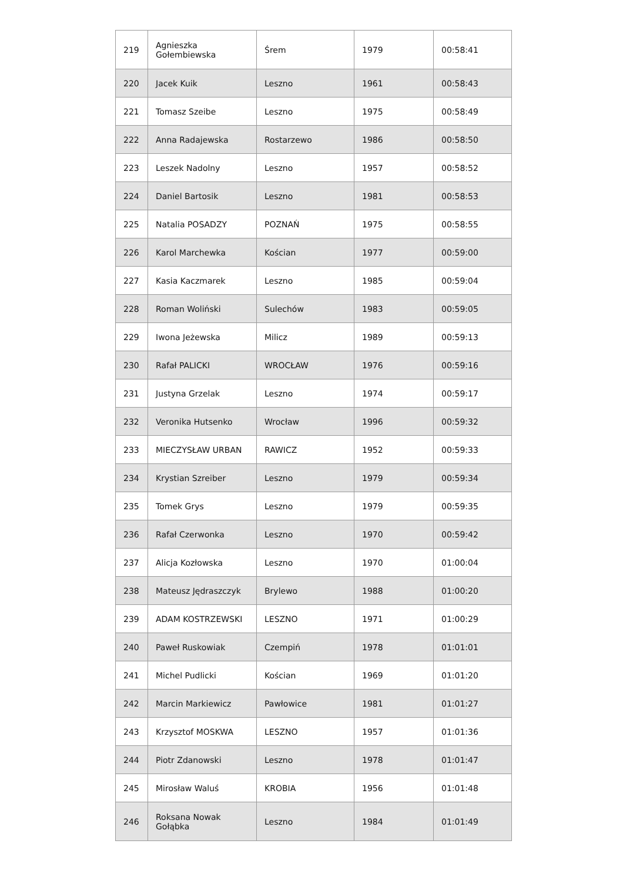| 219 | Agnieszka Gołembiewska | Śrem | 1979 | 00:58:41 |
| 220 | Jacek Kuik | Leszno | 1961 | 00:58:43 |
| 221 | Tomasz Szeibe | Leszno | 1975 | 00:58:49 |
| 222 | Anna Radajewska | Rostarzewo | 1986 | 00:58:50 |
| 223 | Leszek Nadolny | Leszno | 1957 | 00:58:52 |
| 224 | Daniel Bartosik | Leszno | 1981 | 00:58:53 |
| 225 | Natalia POSADZY | POZNAŃ | 1975 | 00:58:55 |
| 226 | Karol Marchewka | Kościan | 1977 | 00:59:00 |
| 227 | Kasia Kaczmarek | Leszno | 1985 | 00:59:04 |
| 228 | Roman Woliński | Sulechów | 1983 | 00:59:05 |
| 229 | Iwona Jeżewska | Milicz | 1989 | 00:59:13 |
| 230 | Rafał PALICKI | WROCŁAW | 1976 | 00:59:16 |
| 231 | Justyna Grzelak | Leszno | 1974 | 00:59:17 |
| 232 | Veronika Hutsenko | Wrocław | 1996 | 00:59:32 |
| 233 | MIECZYSŁAW URBAN | RAWICZ | 1952 | 00:59:33 |
| 234 | Krystian Szreiber | Leszno | 1979 | 00:59:34 |
| 235 | Tomek Grys | Leszno | 1979 | 00:59:35 |
| 236 | Rafał Czerwonka | Leszno | 1970 | 00:59:42 |
| 237 | Alicja Kozłowska | Leszno | 1970 | 01:00:04 |
| 238 | Mateusz Jędraszczyk | Brylewo | 1988 | 01:00:20 |
| 239 | ADAM KOSTRZEWSKI | LESZNO | 1971 | 01:00:29 |
| 240 | Paweł Ruskowiak | Czempiń | 1978 | 01:01:01 |
| 241 | Michel Pudlicki | Kościan | 1969 | 01:01:20 |
| 242 | Marcin Markiewicz | Pawłowice | 1981 | 01:01:27 |
| 243 | Krzysztof MOSKWA | LESZNO | 1957 | 01:01:36 |
| 244 | Piotr Zdanowski | Leszno | 1978 | 01:01:47 |
| 245 | Mirosław Waluś | KROBIA | 1956 | 01:01:48 |
| 246 | Roksana Nowak Gołąbka | Leszno | 1984 | 01:01:49 |